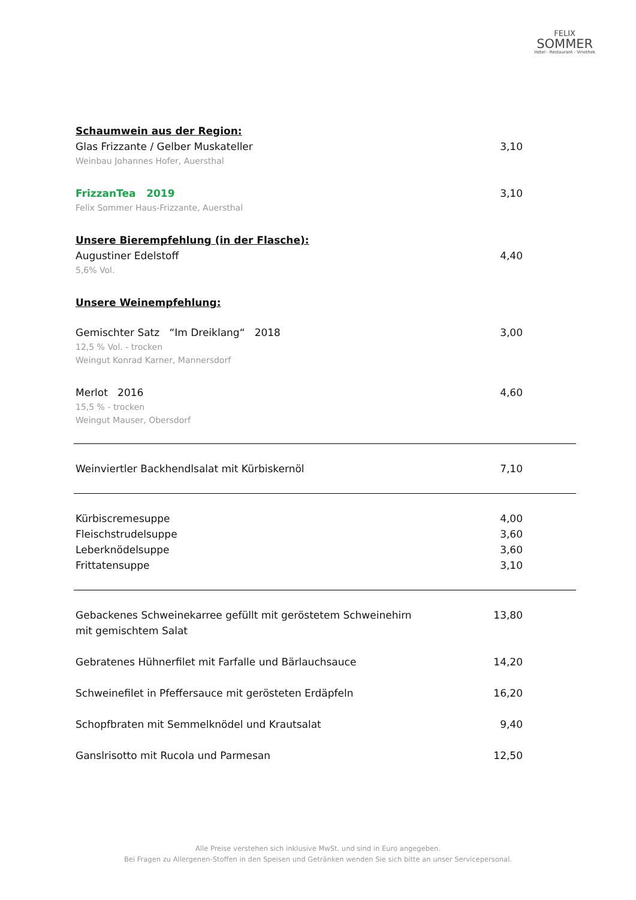FELIX
SOMMER
Hotel - Restaurant - Vinothek
Schaumwein aus der Region:
Glas Frizzante / Gelber Muskateller 3,10
Weinbau Johannes Hofer, Auersthal
FrizzanTea 2019 3,10
Felix Sommer Haus-Frizzante, Auersthal
Unsere Bierempfehlung (in der Flasche):
Augustiner Edelstoff 4,40
5,6% Vol.
Unsere Weinempfehlung:
Gemischter Satz “Im Dreiklang“ 2018 3,00
12,5 % Vol. - trocken
Weingut Konrad Karner, Mannersdorf
Merlot 2016 4,60
15,5 % - trocken
Weingut Mauser, Obersdorf
Weinviertler Backhendlsalat mit Kürbiskernöl 7,10
Kürbiscremesuppe 4,00
Fleischstrudelsuppe 3,60
Leberknödelsuppe 3,60
Frittatensuppe 3,10
Gebackenes Schweinekarree gefüllt mit geröstetem Schweinehirn
mit gemischtem Salat 13,80
Gebratenes Hühnerfilet mit Farfalle und Bärlauchsauce 14,20
Schweinefilet in Pfeffersauce mit gerösteten Erdäpfeln 16,20
Schopfbraten mit Semmelknödel und Krautsalat 9,40
Ganslrisotto mit Rucola und Parmesan 12,50
Alle Preise verstehen sich inklusive MwSt. und sind in Euro angegeben.
Bei Fragen zu Allergenen-Stoffen in den Speisen und Getränken wenden Sie sich bitte an unser Servicepersonal.